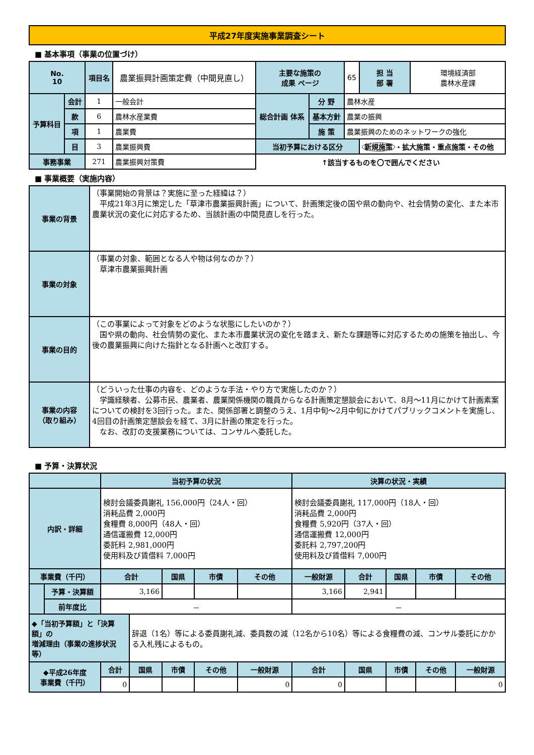平成27年度実施事業調査シート
■ 基本事項（事業の位置づけ）
| No. 10 | | 項目名 | 農業振興計画策定費（中間見直し） | 主要な施策の 成果 ページ | | 65 | 担 当 部 署 | 環境経済部 農林水産課 |
| 予算科目 | 会計 | 1 | 一般会計 | 総合計画 体系 | 分 野 | 農林水産 | | |
| | 款 | 6 | 農林水産業費 | | 基本方針 | 農業の振興 | | |
| | 項 | 1 | 農業費 | | 施 策 | 農業振興のためのネットワークの強化 | | |
| | 目 | 3 | 農業振興費 | 当初予算における区分 | | | 新規施策 ・拡大施策・重点施策・その他 | |
| 事務事業 | | 271 | 農業振興対策費 | ↑該当するものを〇で囲んでください | | | | |
■ 事業概要（実施内容）
| 事業の背景 | （事業開始の背景は？実施に至った経緯は？） 平成21年3月に策定した「草津市農業振興計画」について、計画策定後の国や県の動向や、社会情勢の変化、また本市農業状況の変化に対応するため、当該計画の中間見直しを行った。 |
| 事業の対象 | （事業の対象、範囲となる人や物は何なのか？） 草津市農業振興計画 |
| 事業の目的 | （この事業によって対象をどのような状態にしたいのか？） 国や県の動向、社会情勢の変化、また本市農業状況の変化を踏まえ、新たな課題等に対応するための施策を抽出し、今後の農業振興に向けた指針となる計画へと改訂する。 |
| 事業の内容 （取り組み） | （どういった仕事の内容を、どのような手法・やり方で実施したのか？） 学識経験者、公募市民、農業者、農業関係機関の職員からなる計画策定懇談会において、8月～11月にかけて計画素案についての検討を3回行った。また、関係部署と調整のうえ、1月中旬～2月中旬にかけてパブリックコメントを実施し、4回目の計画策定懇談会を経て、3月に計画の策定を行った。 なお、改訂の支援業務については、コンサルへ委託した。 |
■ 予算・決算状況
| | | 当初予算の状況 | | | | | 決算の状況・実績 | | | | |
| 内訳・詳細 | | 検討会議委員謝礼 156,000円（24人・回） 消耗品費 2,000円 食糧費 8,000円（48人・回） 通信運搬費 12,000円 委託料 2,981,000円 使用料及び賃借料 7,000円 | | | | | 検討会議委員謝礼 117,000円（18人・回） 消耗品費 2,000円 食糧費 5,920円（37人・回） 通信運搬費 12,000円 委託料 2,797,200円 使用料及び賃借料 7,000円 | | | | |
| 事業費（千円） | | 合計 | | 国県 | 市債 | その他 | 一般財源 | 合計 | 国県 | 市債 | その他 |
| | 予算・決算額 | 3,166 | | | | | 3,166 | 2,941 | | | |
| | 前年度比 | － | | | | | － | | | | |
| ◆「当初予算額」と「決算額」の 増減理由（事業の進捗状況等） | | | 辞退（1名）等による委員謝礼減、委員数の減（12名から10名）等による食糧費の減、コンサル委託にかかる入札残によるもの。 | | | | | | | | |
| ◆平成26年度 事業費（千円） | | 合計 | 国県 | 市債 | その他 | 一般財源 | 合計 | 国県 | 市債 | その他 | 一般財源 |
| | | 0 | | | | 0 | 0 | | | | 0 |